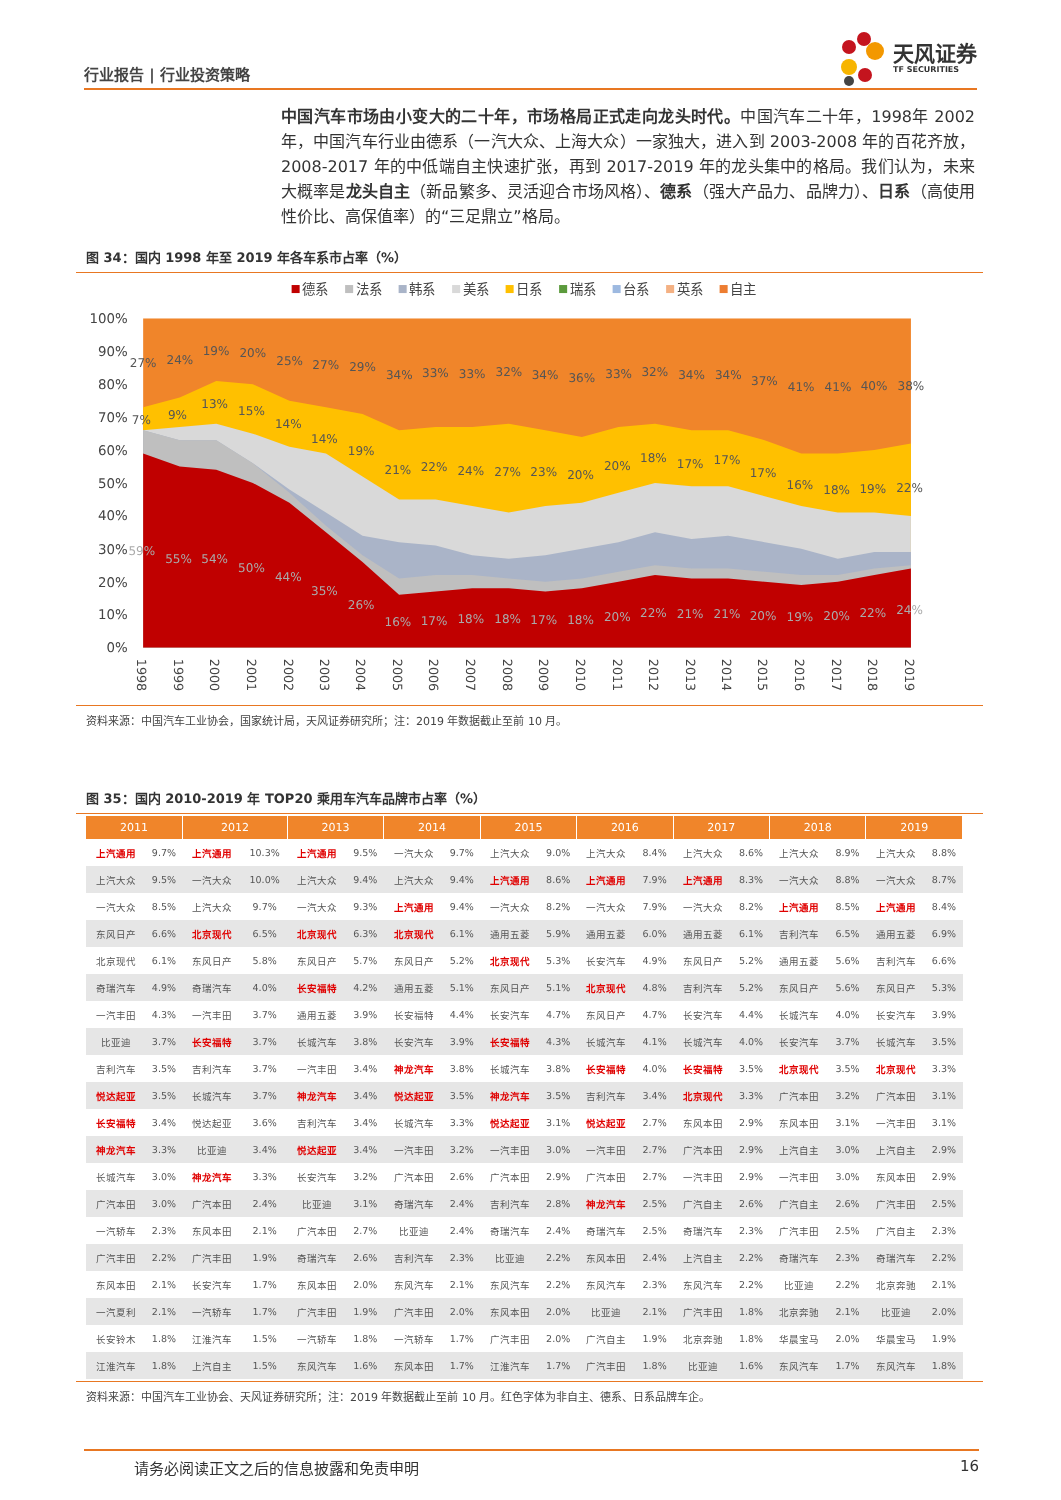行业报告 | 行业投资策略
天风证券
TF SECURITIES
中国汽车市场由小变大的二十年，市场格局正式走向龙头时代。中国汽车二十年，1998年 2002 年，中国汽车行业由德系（一汽大众、上海大众）一家独大，进入到 2003-2008 年的百花齐放，2008-2017 年的中低端自主快速扩张，再到 2017-2019 年的龙头集中的格局。我们认为，未来大概率是龙头自主（新品繁多、灵活迎合市场风格）、德系（强大产品力、品牌力）、日系（高使用性价比、高保值率）的“三足鼎立”格局。
图 34：国内 1998 年至 2019 年各车系市占率（%）
德系
法系
韩系
美系
日系
瑞系
台系
英系
自主
100%
90%
80%
70%
60%
50%
40%
30%
20%
10%
0%
27%
24%
19%
20%
25%
27%
29%
34%
33%
33%
32%
34%
36%
33%
32%
34%
34%
37%
41%
41%
40%
38%
7%
9%
13%
15%
14%
14%
19%
21%
22%
24%
27%
23%
20%
20%
18%
17%
17%
17%
16%
18%
19%
22%
59%
55%
54%
50%
44%
35%
26%
16%
17%
18%
18%
17%
18%
20%
22%
21%
21%
20%
19%
20%
22%
24%
1998
1999
2000
2001
2002
2003
2004
2005
2006
2007
2008
2009
2010
2011
2012
2013
2014
2015
2016
2017
2018
2019
资料来源：中国汽车工业协会，国家统计局，天风证券研究所；注：2019 年数据截止至前 10 月。
图 35：国内 2010-2019 年 TOP20 乘用车汽车品牌市占率（%）
| 2011 | | 2012 | | 2013 | | 2014 | | 2015 | | 2016 | | 2017 | | 2018 | | 2019 | |
| --- | --- | --- | --- | --- | --- | --- | --- | --- | --- | --- | --- | --- | --- | --- | --- | --- | --- |
| 上汽通用 | 9.7% | 上汽通用 | 10.3% | 上汽通用 | 9.5% | 一汽大众 | 9.7% | 上汽大众 | 9.0% | 上汽大众 | 8.4% | 上汽大众 | 8.6% | 上汽大众 | 8.9% | 上汽大众 | 8.8% |
| 上汽大众 | 9.5% | 一汽大众 | 10.0% | 上汽大众 | 9.4% | 上汽大众 | 9.4% | 上汽通用 | 8.6% | 上汽通用 | 7.9% | 上汽通用 | 8.3% | 一汽大众 | 8.8% | 一汽大众 | 8.7% |
| 一汽大众 | 8.5% | 上汽大众 | 9.7% | 一汽大众 | 9.3% | 上汽通用 | 9.4% | 一汽大众 | 8.2% | 一汽大众 | 7.9% | 一汽大众 | 8.2% | 上汽通用 | 8.5% | 上汽通用 | 8.4% |
| 东风日产 | 6.6% | 北京现代 | 6.5% | 北京现代 | 6.3% | 北京现代 | 6.1% | 通用五菱 | 5.9% | 通用五菱 | 6.0% | 通用五菱 | 6.1% | 吉利汽车 | 6.5% | 通用五菱 | 6.9% |
| 北京现代 | 6.1% | 东风日产 | 5.8% | 东风日产 | 5.7% | 东风日产 | 5.2% | 北京现代 | 5.3% | 长安汽车 | 4.9% | 东风日产 | 5.2% | 通用五菱 | 5.6% | 吉利汽车 | 6.6% |
| 奇瑞汽车 | 4.9% | 奇瑞汽车 | 4.0% | 长安福特 | 4.2% | 通用五菱 | 5.1% | 东风日产 | 5.1% | 北京现代 | 4.8% | 吉利汽车 | 5.2% | 东风日产 | 5.6% | 东风日产 | 5.3% |
| 一汽丰田 | 4.3% | 一汽丰田 | 3.7% | 通用五菱 | 3.9% | 长安福特 | 4.4% | 长安汽车 | 4.7% | 东风日产 | 4.7% | 长安汽车 | 4.4% | 长城汽车 | 4.0% | 长安汽车 | 3.9% |
| 比亚迪 | 3.7% | 长安福特 | 3.7% | 长城汽车 | 3.8% | 长安汽车 | 3.9% | 长安福特 | 4.3% | 长城汽车 | 4.1% | 长城汽车 | 4.0% | 长安汽车 | 3.7% | 长城汽车 | 3.5% |
| 吉利汽车 | 3.5% | 吉利汽车 | 3.7% | 一汽丰田 | 3.4% | 神龙汽车 | 3.8% | 长城汽车 | 3.8% | 长安福特 | 4.0% | 长安福特 | 3.5% | 北京现代 | 3.5% | 北京现代 | 3.3% |
| 悦达起亚 | 3.5% | 长城汽车 | 3.7% | 神龙汽车 | 3.4% | 悦达起亚 | 3.5% | 神龙汽车 | 3.5% | 吉利汽车 | 3.4% | 北京现代 | 3.3% | 广汽本田 | 3.2% | 广汽本田 | 3.1% |
| 长安福特 | 3.4% | 悦达起亚 | 3.6% | 吉利汽车 | 3.4% | 长城汽车 | 3.3% | 悦达起亚 | 3.1% | 悦达起亚 | 2.7% | 东风本田 | 2.9% | 东风本田 | 3.1% | 一汽丰田 | 3.1% |
| 神龙汽车 | 3.3% | 比亚迪 | 3.4% | 悦达起亚 | 3.4% | 一汽丰田 | 3.2% | 一汽丰田 | 3.0% | 一汽丰田 | 2.7% | 广汽本田 | 2.9% | 上汽自主 | 3.0% | 上汽自主 | 2.9% |
| 长城汽车 | 3.0% | 神龙汽车 | 3.3% | 长安汽车 | 3.2% | 广汽本田 | 2.6% | 广汽本田 | 2.9% | 广汽本田 | 2.7% | 一汽丰田 | 2.9% | 一汽丰田 | 3.0% | 东风本田 | 2.9% |
| 广汽本田 | 3.0% | 广汽本田 | 2.4% | 比亚迪 | 3.1% | 奇瑞汽车 | 2.4% | 吉利汽车 | 2.8% | 神龙汽车 | 2.5% | 广汽自主 | 2.6% | 广汽自主 | 2.6% | 广汽丰田 | 2.5% |
| 一汽轿车 | 2.3% | 东风本田 | 2.1% | 广汽本田 | 2.7% | 比亚迪 | 2.4% | 奇瑞汽车 | 2.4% | 奇瑞汽车 | 2.5% | 奇瑞汽车 | 2.3% | 广汽丰田 | 2.5% | 广汽自主 | 2.3% |
| 广汽丰田 | 2.2% | 广汽丰田 | 1.9% | 奇瑞汽车 | 2.6% | 吉利汽车 | 2.3% | 比亚迪 | 2.2% | 东风本田 | 2.4% | 上汽自主 | 2.2% | 奇瑞汽车 | 2.3% | 奇瑞汽车 | 2.2% |
| 东风本田 | 2.1% | 长安汽车 | 1.7% | 东风本田 | 2.0% | 东风汽车 | 2.1% | 东风汽车 | 2.2% | 东风汽车 | 2.3% | 东风汽车 | 2.2% | 比亚迪 | 2.2% | 北京奔驰 | 2.1% |
| 一汽夏利 | 2.1% | 一汽轿车 | 1.7% | 广汽丰田 | 1.9% | 广汽丰田 | 2.0% | 东风本田 | 2.0% | 比亚迪 | 2.1% | 广汽丰田 | 1.8% | 北京奔驰 | 2.1% | 比亚迪 | 2.0% |
| 长安铃木 | 1.8% | 江淮汽车 | 1.5% | 一汽轿车 | 1.8% | 一汽轿车 | 1.7% | 广汽丰田 | 2.0% | 广汽自主 | 1.9% | 北京奔驰 | 1.8% | 华晨宝马 | 2.0% | 华晨宝马 | 1.9% |
| 江淮汽车 | 1.8% | 上汽自主 | 1.5% | 东风汽车 | 1.6% | 东风本田 | 1.7% | 江淮汽车 | 1.7% | 广汽丰田 | 1.8% | 比亚迪 | 1.6% | 东风汽车 | 1.7% | 东风汽车 | 1.8% |
资料来源：中国汽车工业协会、天风证券研究所；注：2019 年数据截止至前 10 月。红色字体为非自主、德系、日系品牌车企。
请务必阅读正文之后的信息披露和免责申明 16